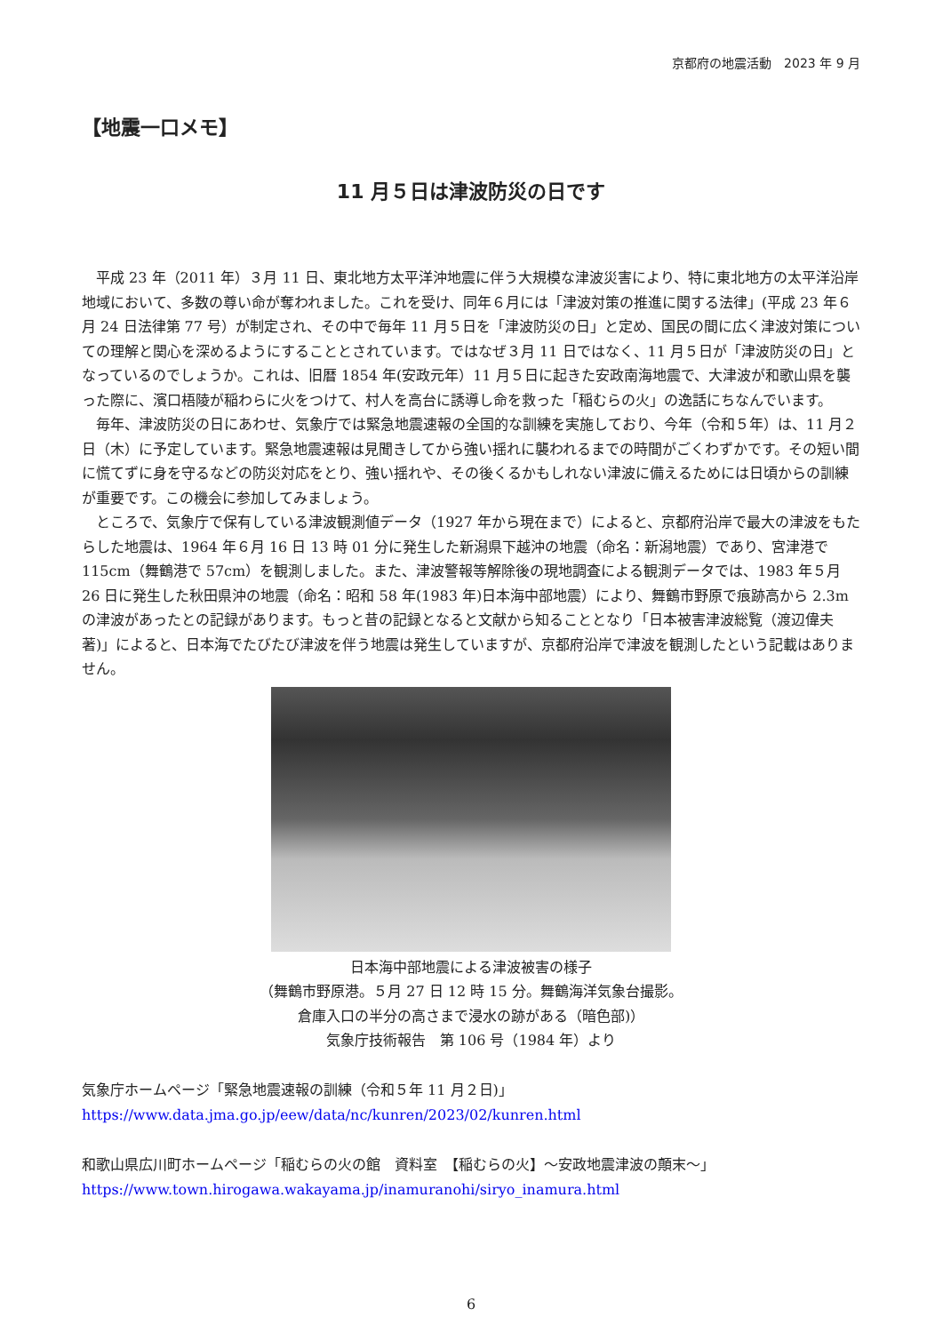京都府の地震活動　2023 年 9 月
【地震一口メモ】
11 月５日は津波防災の日です
平成 23 年（2011 年）３月 11 日、東北地方太平洋沖地震に伴う大規模な津波災害により、特に東北地方の太平洋沿岸地域において、多数の尊い命が奪われました。これを受け、同年６月には「津波対策の推進に関する法律」(平成 23 年６月 24 日法律第 77 号）が制定され、その中で毎年 11 月５日を「津波防災の日」と定め、国民の間に広く津波対策についての理解と関心を深めるようにすることとされています。ではなぜ３月 11 日ではなく、11 月５日が「津波防災の日」となっているのでしょうか。これは、旧暦 1854 年(安政元年）11 月５日に起きた安政南海地震で、大津波が和歌山県を襲った際に、濱口梧陵が稲わらに火をつけて、村人を高台に誘導し命を救った「稲むらの火」の逸話にちなんでいます。
毎年、津波防災の日にあわせ、気象庁では緊急地震速報の全国的な訓練を実施しており、今年（令和５年）は、11 月２日（木）に予定しています。緊急地震速報は見聞きしてから強い揺れに襲われるまでの時間がごくわずかです。その短い間に慌てずに身を守るなどの防災対応をとり、強い揺れや、その後くるかもしれない津波に備えるためには日頃からの訓練が重要です。この機会に参加してみましょう。
ところで、気象庁で保有している津波観測値データ（1927 年から現在まで）によると、京都府沿岸で最大の津波をもたらした地震は、1964 年６月 16 日 13 時 01 分に発生した新潟県下越沖の地震（命名：新潟地震）であり、宮津港で 115cm（舞鶴港で 57cm）を観測しました。また、津波警報等解除後の現地調査による観測データでは、1983 年５月 26 日に発生した秋田県沖の地震（命名：昭和 58 年(1983 年)日本海中部地震）により、舞鶴市野原で痕跡高から 2.3m の津波があったとの記録があります。もっと昔の記録となると文献から知ることとなり「日本被害津波総覧（渡辺偉夫著)」によると、日本海でたびたび津波を伴う地震は発生していますが、京都府沿岸で津波を観測したという記載はありません。
日本海中部地震による津波被害の様子
（舞鶴市野原港。５月 27 日 12 時 15 分。舞鶴海洋気象台撮影。
倉庫入口の半分の高さまで浸水の跡がある（暗色部)）
気象庁技術報告　第 106 号（1984 年）より
気象庁ホームページ「緊急地震速報の訓練（令和５年 11 月２日)」
https://www.data.jma.go.jp/eew/data/nc/kunren/2023/02/kunren.html
和歌山県広川町ホームページ「稲むらの火の館　資料室　【稲むらの火】～安政地震津波の顛末～」
https://www.town.hirogawa.wakayama.jp/inamuranohi/siryo_inamura.html
6